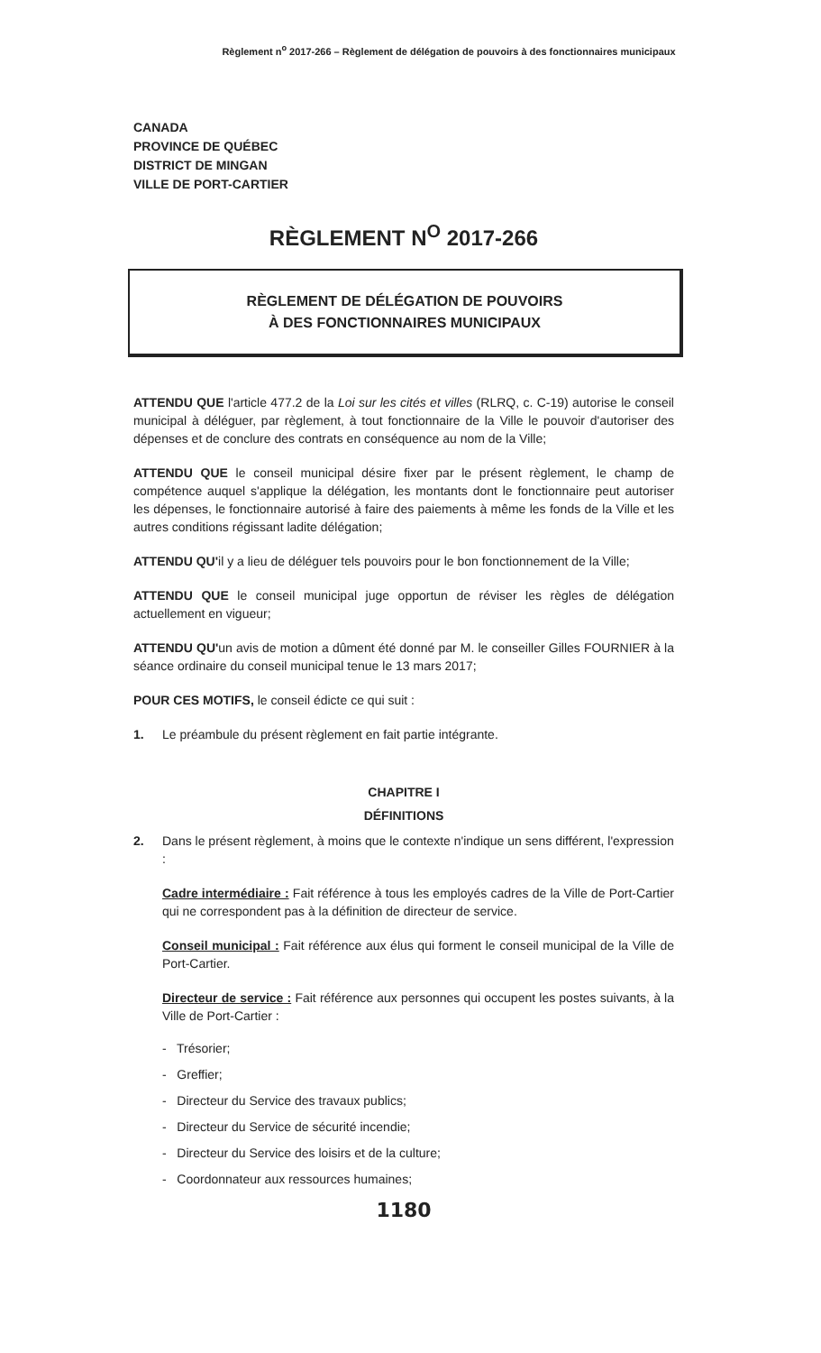Règlement n<sup>o</sup> 2017-266 – Règlement de délégation de pouvoirs à des fonctionnaires municipaux
CANADA
PROVINCE DE QUÉBEC
DISTRICT DE MINGAN
VILLE DE PORT-CARTIER
RÈGLEMENT N<sup>O</sup> 2017-266
RÈGLEMENT DE DÉLÉGATION DE POUVOIRS
À DES FONCTIONNAIRES MUNICIPAUX
ATTENDU QUE l'article 477.2 de la Loi sur les cités et villes (RLRQ, c. C-19) autorise le conseil municipal à déléguer, par règlement, à tout fonctionnaire de la Ville le pouvoir d'autoriser des dépenses et de conclure des contrats en conséquence au nom de la Ville;
ATTENDU QUE le conseil municipal désire fixer par le présent règlement, le champ de compétence auquel s'applique la délégation, les montants dont le fonctionnaire peut autoriser les dépenses, le fonctionnaire autorisé à faire des paiements à même les fonds de la Ville et les autres conditions régissant ladite délégation;
ATTENDU QU'il y a lieu de déléguer tels pouvoirs pour le bon fonctionnement de la Ville;
ATTENDU QUE le conseil municipal juge opportun de réviser les règles de délégation actuellement en vigueur;
ATTENDU QU'un avis de motion a dûment été donné par M. le conseiller Gilles FOURNIER à la séance ordinaire du conseil municipal tenue le 13 mars 2017;
POUR CES MOTIFS, le conseil édicte ce qui suit :
1. Le préambule du présent règlement en fait partie intégrante.
CHAPITRE I
DÉFINITIONS
2. Dans le présent règlement, à moins que le contexte n'indique un sens différent, l'expression :
Cadre intermédiaire : Fait référence à tous les employés cadres de la Ville de Port-Cartier qui ne correspondent pas à la définition de directeur de service.
Conseil municipal : Fait référence aux élus qui forment le conseil municipal de la Ville de Port-Cartier.
Directeur de service : Fait référence aux personnes qui occupent les postes suivants, à la Ville de Port-Cartier :
- Trésorier;
- Greffier;
- Directeur du Service des travaux publics;
- Directeur du Service de sécurité incendie;
- Directeur du Service des loisirs et de la culture;
- Coordonnateur aux ressources humaines;
1180